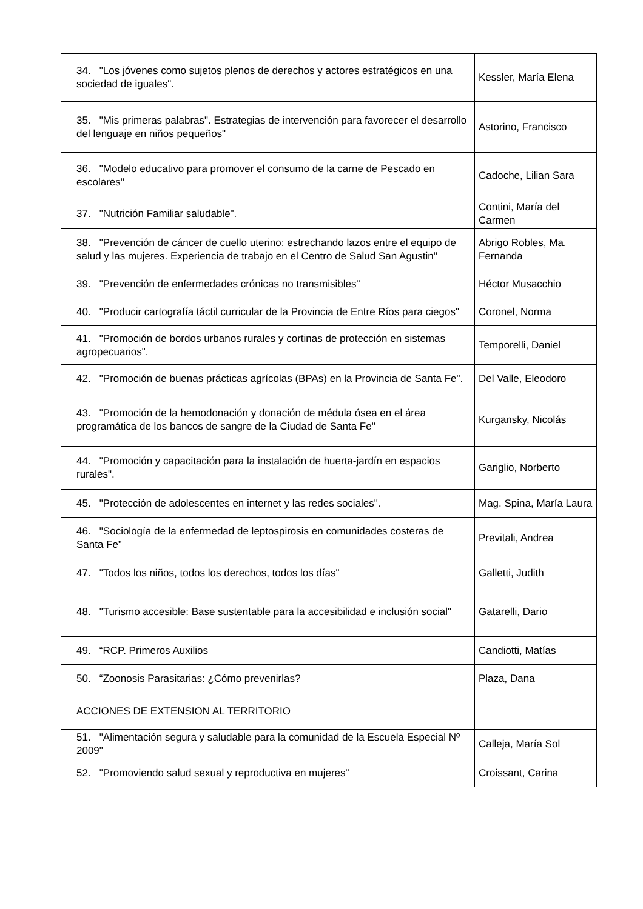| 34. "Los jóvenes como sujetos plenos de derechos y actores estratégicos en una sociedad de iguales". | Kessler, María Elena |
| 35. "Mis primeras palabras". Estrategias de intervención para favorecer el desarrollo del lenguaje en niños pequeños" | Astorino, Francisco |
| 36. "Modelo educativo para promover el consumo de la carne de Pescado en escolares" | Cadoche, Lilian Sara |
| 37. "Nutrición Familiar saludable". | Contini, María del Carmen |
| 38. "Prevención de cáncer de cuello uterino: estrechando lazos entre el equipo de salud y las mujeres. Experiencia de trabajo en el Centro de Salud San Agustin" | Abrigo Robles, Ma. Fernanda |
| 39. "Prevención de enfermedades crónicas no transmisibles" | Héctor Musacchio |
| 40. "Producir cartografía táctil curricular de la Provincia de Entre Ríos para ciegos" | Coronel, Norma |
| 41. "Promoción de bordos urbanos rurales y cortinas de protección en sistemas agropecuarios". | Temporelli, Daniel |
| 42. "Promoción de buenas prácticas agrícolas (BPAs) en la Provincia de Santa Fe". | Del Valle, Eleodoro |
| 43. "Promoción de la hemodonación y donación de médula ósea en el área programática de los bancos de sangre de la Ciudad de Santa Fe" | Kurgansky, Nicolás |
| 44. "Promoción y capacitación para la instalación de huerta-jardín en espacios rurales". | Gariglio, Norberto |
| 45. "Protección de adolescentes en internet y las redes sociales". | Mag. Spina, María Laura |
| 46. "Sociología de la enfermedad de leptospirosis en comunidades costeras de Santa Fe” | Previtali, Andrea |
| 47. "Todos los niños, todos los derechos, todos los días" | Galletti, Judith |
| 48. "Turismo accesible: Base sustentable para la accesibilidad e inclusión social" | Gatarelli, Dario |
| 49. “RCP. Primeros Auxilios | Candiotti, Matías |
| 50. “Zoonosis Parasitarias: ¿Cómo prevenirlas? | Plaza, Dana |
| ACCIONES DE EXTENSION AL TERRITORIO | |
| 51. "Alimentación segura y saludable para la comunidad de la Escuela Especial Nº 2009" | Calleja, María Sol |
| 52. "Promoviendo salud sexual y reproductiva en mujeres" | Croissant, Carina |